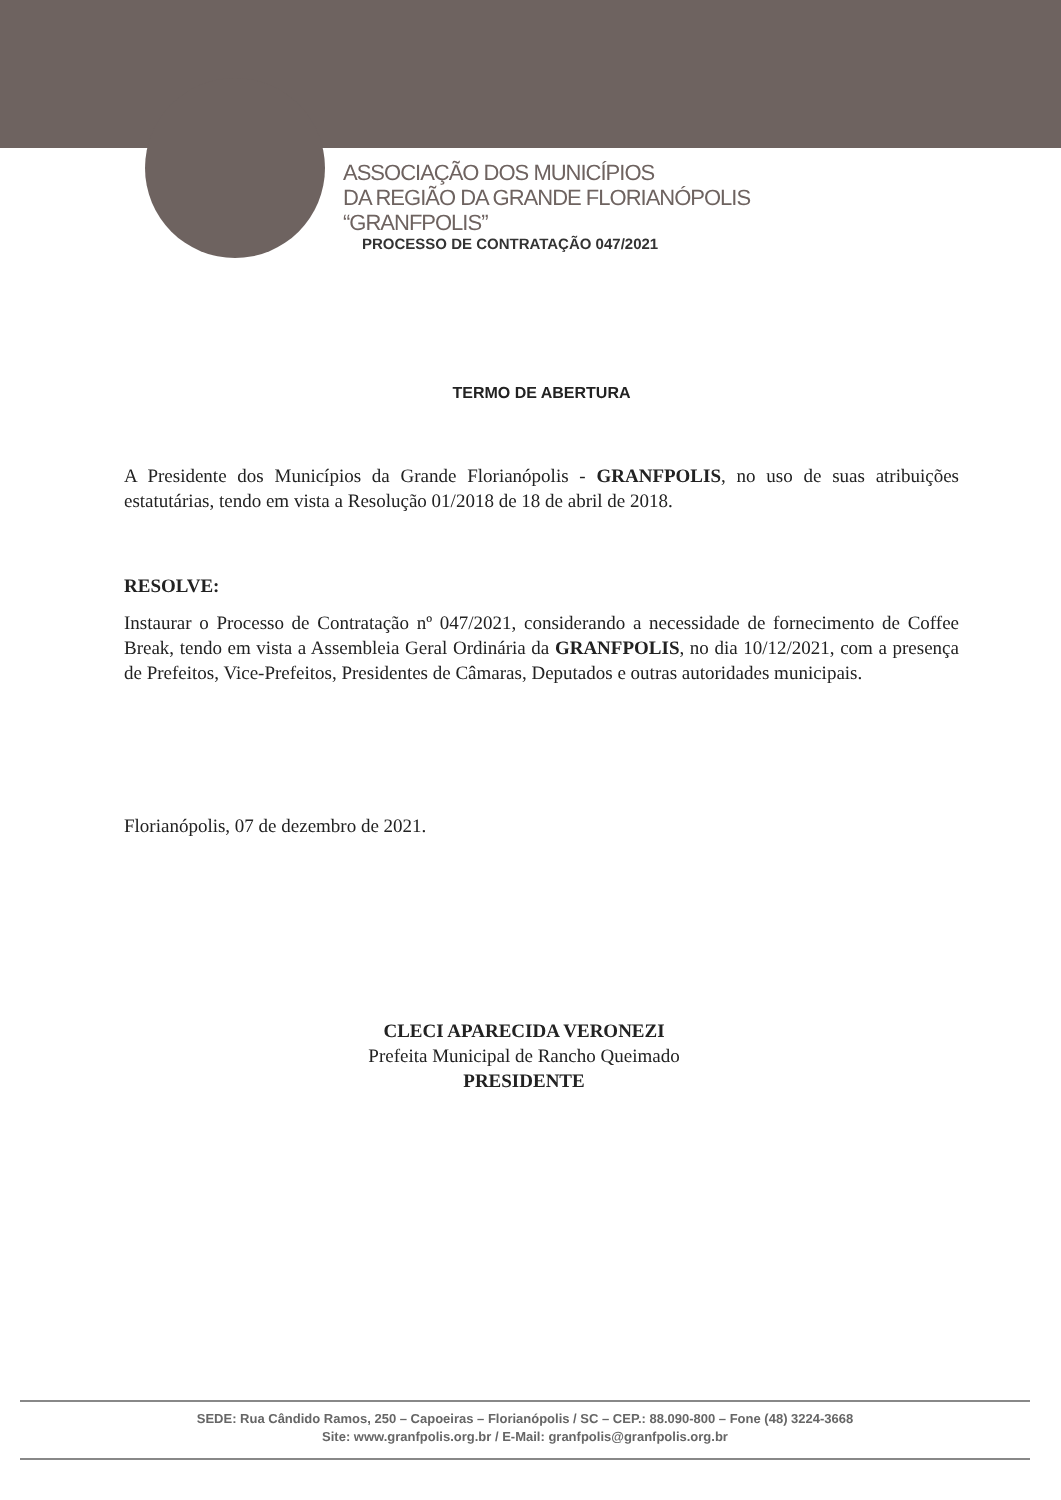ASSOCIAÇÃO DOS MUNICÍPIOS
DA REGIÃO DA GRANDE FLORIANÓPOLIS
“GRANFPOLIS”
PROCESSO DE CONTRATAÇÃO 047/2021
TERMO DE ABERTURA
A Presidente dos Municípios da Grande Florianópolis - GRANFPOLIS, no uso de suas atribuições estatutárias, tendo em vista a Resolução 01/2018 de 18 de abril de 2018.
RESOLVE:
Instaurar o Processo de Contratação nº 047/2021, considerando a necessidade de fornecimento de Coffee Break, tendo em vista a Assembleia Geral Ordinária da GRANFPOLIS, no dia 10/12/2021, com a presença de Prefeitos, Vice-Prefeitos, Presidentes de Câmaras, Deputados e outras autoridades municipais.
Florianópolis, 07 de dezembro de 2021.
CLECI APARECIDA VERONEZI
Prefeita Municipal de Rancho Queimado
PRESIDENTE
SEDE: Rua Cândido Ramos, 250 – Capoeiras – Florianópolis / SC – CEP.: 88.090-800 – Fone (48) 3224-3668
Site: www.granfpolis.org.br / E-Mail: granfpolis@granfpolis.org.br